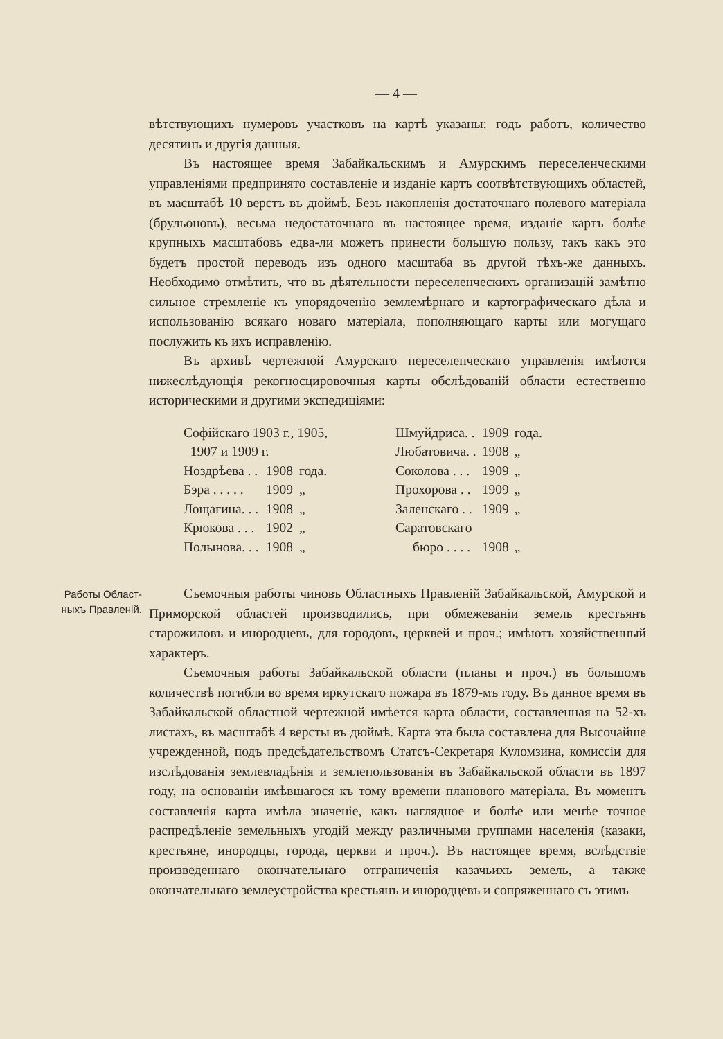— 4 —
вѣтствующихъ нумеровъ участковъ на картѣ указаны: годъ работъ, количество десятинъ и другія данныя.
Въ настоящее время Забайкальскимъ и Амурскимъ переселенческими управленіями предпринято составленіе и изданіе картъ соотвѣтствующихъ областей, въ масштабѣ 10 верстъ въ дюймѣ. Безъ накопленія достаточнаго полевого матеріала (брульоновъ), весьма недостаточнаго въ настоящее время, изданіе картъ болѣе крупныхъ масштабовъ едва-ли можетъ принести большую пользу, такъ какъ это будетъ простой переводъ изъ одного масштаба въ другой тѣхъ-же данныхъ. Необходимо отмѣтить, что въ дѣятельности переселенческихъ организацій замѣтно сильное стремленіе къ упорядоченію землемѣрнаго и картографическаго дѣла и использованію всякаго новаго матеріала, пополняющаго карты или могущаго послужить къ ихъ исправленію.
Въ архивѣ чертежной Амурскаго переселенческаго управленія имѣются нижеслѣдующія рекогносцировочныя карты обслѣдованій области естественно историческими и другими экспедиціями:
| Софійскаго 1903 г., 1905, | | | Шмуйдриса. . | 1909 | года. |
| 1907 и 1909 г. | | | Любатовича. . | 1908 | „ |
| Ноздрѣева . . | 1908 | года. | Соколова . . . | 1909 | „ |
| Бэра . . . . . | 1909 | „ | Прохорова . . | 1909 | „ |
| Лощагина. . . | 1908 | „ | Заленскаго . . | 1909 | „ |
| Крюкова . . . | 1902 | „ | Саратовскаго | | |
| Полынова. . . | 1908 | „ | бюро . . . . | 1908 | „ |
Работы Област-
ныхъ Правленій.
Съемочныя работы чиновъ Областныхъ Правленій Забайкальской, Амурской и Приморской областей производились, при обмежеваніи земель крестьянъ старожиловъ и инородцевъ, для городовъ, церквей и проч.; имѣютъ хозяйственный характеръ.
Съемочныя работы Забайкальской области (планы и проч.) въ большомъ количествѣ погибли во время иркутскаго пожара въ 1879-мъ году. Въ данное время въ Забайкальской областной чертежной имѣется карта области, составленная на 52-хъ листахъ, въ масштабѣ 4 версты въ дюймѣ. Карта эта была составлена для Высочайше учрежденной, подъ предсѣдательствомъ Статсъ-Секретаря Куломзина, комиссіи для изслѣдованія землевладѣнія и землепользованія въ Забайкальской области въ 1897 году, на основаніи имѣвшагося къ тому времени планового матеріала. Въ моментъ составленія карта имѣла значеніе, какъ наглядное и болѣе или менѣе точное распредѣленіе земельныхъ угодій между различными группами населенія (казаки, крестьяне, инородцы, города, церкви и проч.). Въ настоящее время, вслѣдствіе произведеннаго окончательнаго отграниченія казачьихъ земель, а также окончательнаго землеустройства крестьянъ и инородцевъ и сопряженнаго съ этимъ